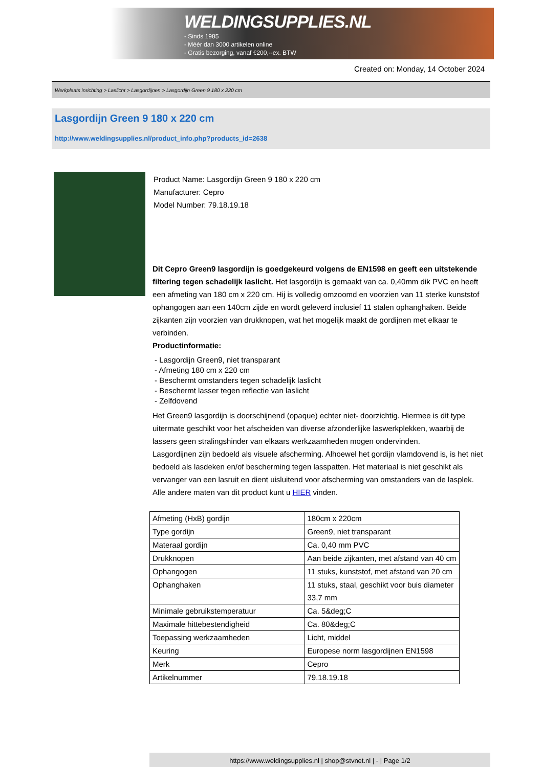WELDINGSUPPLIES.NL
- Sinds 1985
- Méér dan 3000 artikelen online
- Gratis bezorging, vanaf €200,--ex. BTW
Created on: Monday, 14 October 2024
Werkplaats inrichting > Laslicht > Lasgordijnen > Lasgordijn Green 9 180 x 220 cm
Lasgordijn Green 9 180 x 220 cm
http://www.weldingsupplies.nl/product_info.php?products_id=2638
Product Name: Lasgordijn Green 9 180 x 220 cm
Manufacturer: Cepro
Model Number: 79.18.19.18
Dit Cepro Green9 lasgordijn is goedgekeurd volgens de EN1598 en geeft een uitstekende filtering tegen schadelijk laslicht. Het lasgordijn is gemaakt van ca. 0,40mm dik PVC en heeft een afmeting van 180 cm x 220 cm. Hij is volledig omzoomd en voorzien van 11 sterke kunststof ophangogen aan een 140cm zijde en wordt geleverd inclusief 11 stalen ophanghaken. Beide zijkanten zijn voorzien van drukknopen, wat het mogelijk maakt de gordijnen met elkaar te verbinden.
Productinformatie:
- Lasgordijn Green9, niet transparant
- Afmeting 180 cm x 220 cm
- Beschermt omstanders tegen schadelijk laslicht
- Beschermt lasser tegen reflectie van laslicht
- Zelfdovend
Het Green9 lasgordijn is doorschijnend (opaque) echter niet- doorzichtig. Hiermee is dit type uitermate geschikt voor het afscheiden van diverse afzonderlijke laswerkplekken, waarbij de lassers geen stralingshinder van elkaars werkzaamheden mogen ondervinden.
Lasgordijnen zijn bedoeld als visuele afscherming. Alhoewel het gordijn vlamdovend is, is het niet bedoeld als lasdeken en/of bescherming tegen lasspatten. Het materiaal is niet geschikt als vervanger van een lasruit en dient uisluitend voor afscherming van omstanders van de lasplek.
Alle andere maten van dit product kunt u HIER vinden.
| Afmeting (HxB) gordijn | 180cm x 220cm |
| Type gordijn | Green9, niet transparant |
| Materaal gordijn | Ca. 0,40 mm PVC |
| Drukknopen | Aan beide zijkanten, met afstand van 40 cm |
| Ophangogen | 11 stuks, kunststof, met afstand van 20 cm |
| Ophanghaken | 11 stuks, staal, geschikt voor buis diameter 33,7 mm |
| Minimale gebruikstemperatuur | Ca. 5&deg;C |
| Maximale hittebestendigheid | Ca. 80&deg;C |
| Toepassing werkzaamheden | Licht, middel |
| Keuring | Europese norm lasgordijnen EN1598 |
| Merk | Cepro |
| Artikelnummer | 79.18.19.18 |
https://www.weldingsupplies.nl | shop@stvnet.nl | - | Page 1/2